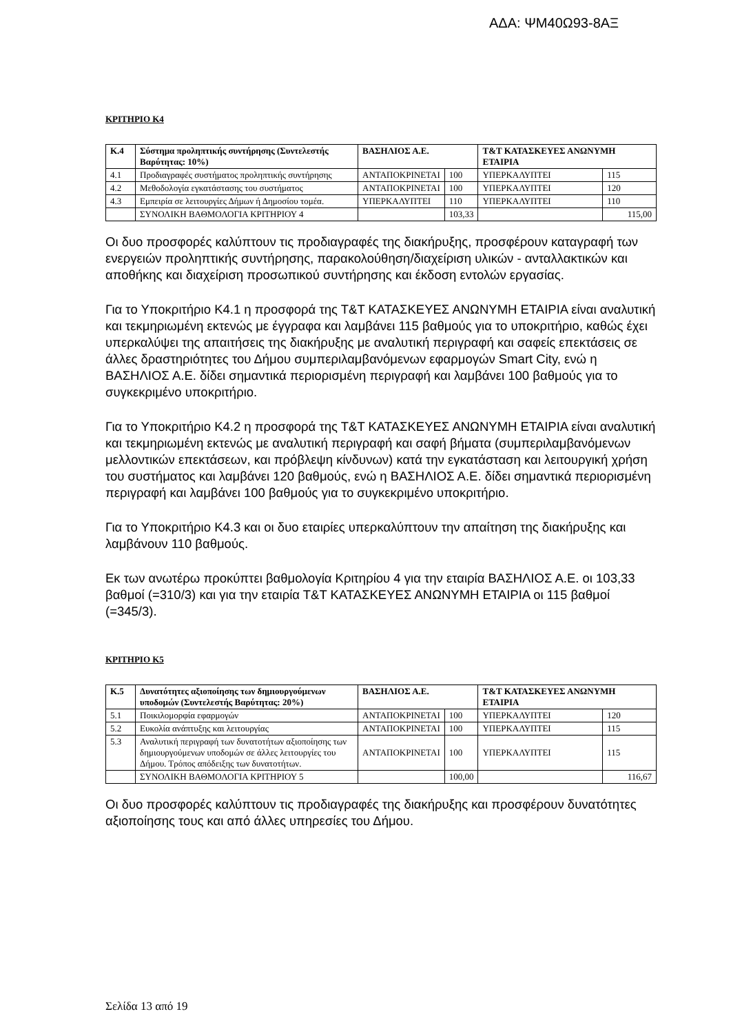ΑΔΑ: ΨΜ40Ω93-8ΑΞ
ΚΡΙΤΗΡΙΟ Κ4
| Κ.4 | Σύστημα προληπτικής συντήρησης (Συντελεστής Βαρύτητας: 10%) | ΒΑΣΗΛΙΟΣ Α.Ε. | | Τ&Τ ΚΑΤΑΣΚΕΥΕΣ ΑΝΩΝΥΜΗ ΕΤΑΙΡΙΑ | |
| 4.1 | Προδιαγραφές συστήματος προληπτικής συντήρησης | ΑΝΤΑΠΟΚΡΙΝΕΤΑΙ | 100 | ΥΠΕΡΚΑΛΥΠΤΕΙ | 115 |
| 4.2 | Μεθοδολογία εγκατάστασης του συστήματος | ΑΝΤΑΠΟΚΡΙΝΕΤΑΙ | 100 | ΥΠΕΡΚΑΛΥΠΤΕΙ | 120 |
| 4.3 | Εμπειρία σε λειτουργίες Δήμων ή Δημοσίου τομέα. | ΥΠΕΡΚΑΛΥΠΤΕΙ | 110 | ΥΠΕΡΚΑΛΥΠΤΕΙ | 110 |
| | ΣΥΝΟΛΙΚΗ ΒΑΘΜΟΛΟΓΙΑ ΚΡΙΤΗΡΙΟΥ 4 | | 103,33 | | 115,00 |
Οι δυο προσφορές καλύπτουν τις προδιαγραφές της διακήρυξης, προσφέρουν καταγραφή των ενεργειών προληπτικής συντήρησης, παρακολούθηση/διαχείριση υλικών - ανταλλακτικών και αποθήκης και διαχείριση προσωπικού συντήρησης και έκδοση εντολών εργασίας.
Για το Υποκριτήριο Κ4.1 η προσφορά της Τ&Τ ΚΑΤΑΣΚΕΥΕΣ ΑΝΩΝΥΜΗ ΕΤΑΙΡΙΑ είναι αναλυτική και τεκμηριωμένη εκτενώς με έγγραφα και λαμβάνει 115 βαθμούς για το υποκριτήριο, καθώς έχει υπερκαλύψει της απαιτήσεις της διακήρυξης με αναλυτική περιγραφή και σαφείς επεκτάσεις σε άλλες δραστηριότητες του Δήμου συμπεριλαμβανόμενων εφαρμογών Smart City, ενώ η ΒΑΣΗΛΙΟΣ Α.Ε. δίδει σημαντικά περιορισμένη περιγραφή και λαμβάνει 100 βαθμούς για το συγκεκριμένο υποκριτήριο.
Για το Υποκριτήριο Κ4.2 η προσφορά της Τ&Τ ΚΑΤΑΣΚΕΥΕΣ ΑΝΩΝΥΜΗ ΕΤΑΙΡΙΑ είναι αναλυτική και τεκμηριωμένη εκτενώς με αναλυτική περιγραφή και σαφή βήματα (συμπεριλαμβανόμενων μελλοντικών επεκτάσεων, και πρόβλεψη κίνδυνων) κατά την εγκατάσταση και λειτουργική χρήση του συστήματος και λαμβάνει 120 βαθμούς, ενώ η ΒΑΣΗΛΙΟΣ Α.Ε. δίδει σημαντικά περιορισμένη περιγραφή και λαμβάνει 100 βαθμούς για το συγκεκριμένο υποκριτήριο.
Για το Υποκριτήριο Κ4.3 και οι δυο εταιρίες υπερκαλύπτουν την απαίτηση της διακήρυξης και λαμβάνουν 110 βαθμούς.
Εκ των ανωτέρω προκύπτει βαθμολογία Κριτηρίου 4 για την εταιρία ΒΑΣΗΛΙΟΣ Α.Ε. οι 103,33 βαθμοί (=310/3) και για την εταιρία Τ&Τ ΚΑΤΑΣΚΕΥΕΣ ΑΝΩΝΥΜΗ ΕΤΑΙΡΙΑ οι 115 βαθμοί (=345/3).
ΚΡΙΤΗΡΙΟ Κ5
| Κ.5 | Δυνατότητες αξιοποίησης των δημιουργούμενων υποδομών (Συντελεστής Βαρύτητας: 20%) | ΒΑΣΗΛΙΟΣ Α.Ε. | | Τ&Τ ΚΑΤΑΣΚΕΥΕΣ ΑΝΩΝΥΜΗ ΕΤΑΙΡΙΑ | |
| 5.1 | Ποικιλομορφία εφαρμογών | ΑΝΤΑΠΟΚΡΙΝΕΤΑΙ | 100 | ΥΠΕΡΚΑΛΥΠΤΕΙ | 120 |
| 5.2 | Ευκολία ανάπτυξης και λειτουργίας | ΑΝΤΑΠΟΚΡΙΝΕΤΑΙ | 100 | ΥΠΕΡΚΑΛΥΠΤΕΙ | 115 |
| 5.3 | Αναλυτική περιγραφή των δυνατοτήτων αξιοποίησης των δημιουργούμενων υποδομών σε άλλες λειτουργίες του Δήμου. Τρόπος απόδειξης των δυνατοτήτων. | ΑΝΤΑΠΟΚΡΙΝΕΤΑΙ | 100 | ΥΠΕΡΚΑΛΥΠΤΕΙ | 115 |
| | ΣΥΝΟΛΙΚΗ ΒΑΘΜΟΛΟΓΙΑ ΚΡΙΤΗΡΙΟΥ 5 | | 100,00 | | 116,67 |
Οι δυο προσφορές καλύπτουν τις προδιαγραφές της διακήρυξης και προσφέρουν δυνατότητες αξιοποίησης τους και από άλλες υπηρεσίες του Δήμου.
Σελίδα 13 από 19